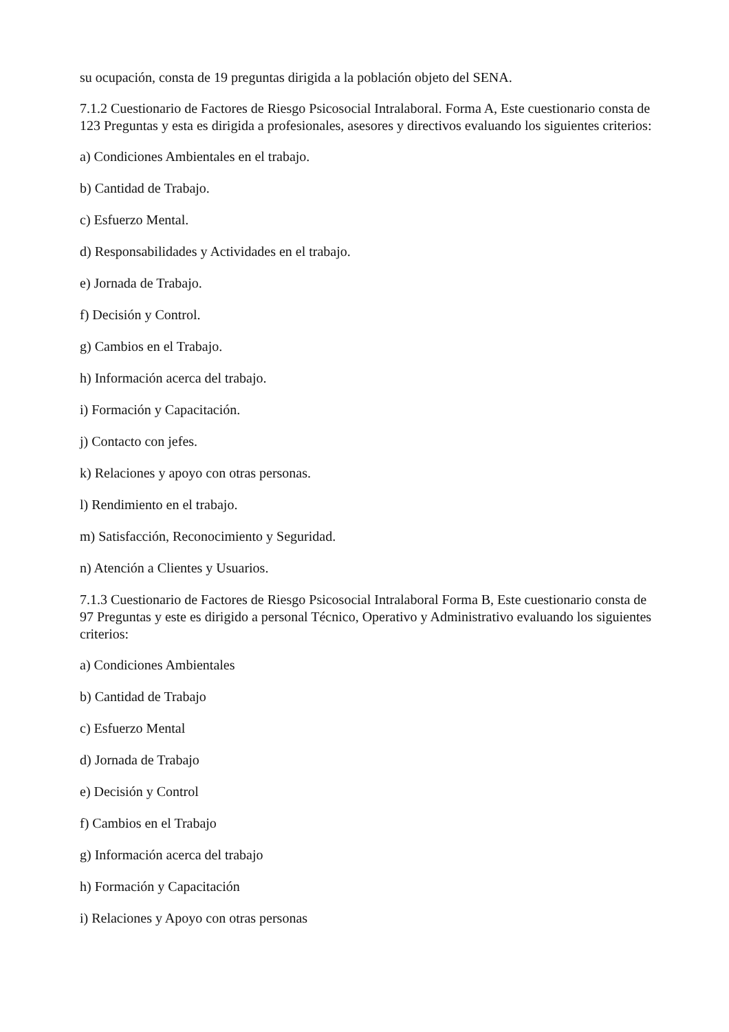su ocupación, consta de 19 preguntas dirigida a la población objeto del SENA.
7.1.2 Cuestionario de Factores de Riesgo Psicosocial Intralaboral. Forma A, Este cuestionario consta de 123 Preguntas y esta es dirigida a profesionales, asesores y directivos evaluando los siguientes criterios:
a) Condiciones Ambientales en el trabajo.
b) Cantidad de Trabajo.
c) Esfuerzo Mental.
d) Responsabilidades y Actividades en el trabajo.
e) Jornada de Trabajo.
f) Decisión y Control.
g) Cambios en el Trabajo.
h) Información acerca del trabajo.
i) Formación y Capacitación.
j) Contacto con jefes.
k) Relaciones y apoyo con otras personas.
l) Rendimiento en el trabajo.
m) Satisfacción, Reconocimiento y Seguridad.
n) Atención a Clientes y Usuarios.
7.1.3 Cuestionario de Factores de Riesgo Psicosocial Intralaboral Forma B, Este cuestionario consta de 97 Preguntas y este es dirigido a personal Técnico, Operativo y Administrativo evaluando los siguientes criterios:
a) Condiciones Ambientales
b) Cantidad de Trabajo
c) Esfuerzo Mental
d) Jornada de Trabajo
e) Decisión y Control
f) Cambios en el Trabajo
g) Información acerca del trabajo
h) Formación y Capacitación
i) Relaciones y Apoyo con otras personas